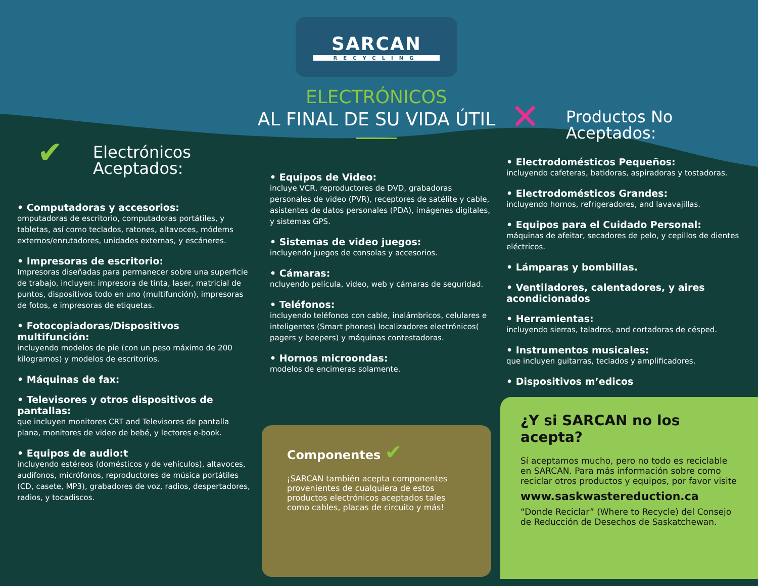✔ Electrónicos Aceptados:
• Computadoras y accesorios:
omputadoras de escritorio, computadoras portátiles, y tabletas, así como teclados, ratones, altavoces, módems externos/enrutadores, unidades externas, y escáneres.
• Impresoras de escritorio:
Impresoras diseñadas para permanecer sobre una superficie de trabajo, incluyen: impresora de tinta, laser, matricial de puntos, dispositivos todo en uno (multifunción), impresoras de fotos, e impresoras de etiquetas.
• Fotocopiadoras/Dispositivos multifunción:
incluyendo modelos de pie (con un peso máximo de 200 kilogramos) y modelos de escritorios.
• Máquinas de fax:
• Televisores y otros dispositivos de pantallas:
que incluyen monitores CRT and Televisores de pantalla plana, monitores de video de bebé, y lectores e-book.
• Equipos de audio:t
incluyendo estéreos (domésticos y de vehículos), altavoces, audífonos, micrófonos, reproductores de música portátiles (CD, casete, MP3), grabadores de voz, radios, despertadores, radios, y tocadiscos.
SARCAN
RECYCLING
ELECTRÓNICOS
AL FINAL DE SU VIDA ÚTIL
• Equipos de Video:
incluye VCR, reproductores de DVD, grabadoras personales de video (PVR), receptores de satélite y cable, asistentes de datos personales (PDA), imágenes digitales, y sistemas GPS.
• Sistemas de video juegos:
incluyendo juegos de consolas y accesorios.
• Cámaras:
ncluyendo película, video, web y cámaras de seguridad.
• Teléfonos:
incluyendo teléfonos con cable, inalámbricos, celulares e inteligentes (Smart phones) localizadores electrónicos( pagers y beepers) y máquinas contestadoras.
• Hornos microondas:
modelos de encimeras solamente.
Componentes ✔
¡SARCAN también acepta componentes provenientes de cualquiera de estos productos electrónicos aceptados tales como cables, placas de circuito y más!
✕ Productos No Aceptados:
• Electrodomésticos Pequeños:
incluyendo cafeteras, batidoras, aspiradoras y tostadoras.
• Electrodomésticos Grandes:
incluyendo hornos, refrigeradores, and lavavajillas.
• Equipos para el Cuidado Personal:
máquinas de afeitar, secadores de pelo, y cepillos de dientes eléctricos.
• Lámparas y bombillas.
• Ventiladores, calentadores, y aires acondicionados
• Herramientas:
incluyendo sierras, taladros, and cortadoras de césped.
• Instrumentos musicales:
que incluyen guitarras, teclados y amplificadores.
• Dispositivos m’edicos
¿Y si SARCAN no los acepta?
Sí aceptamos mucho, pero no todo es reciclable en SARCAN. Para más información sobre como reciclar otros productos y equipos, por favor visite
www.saskwastereduction.ca
“Donde Reciclar” (Where to Recycle) del Consejo de Reducción de Desechos de Saskatchewan.